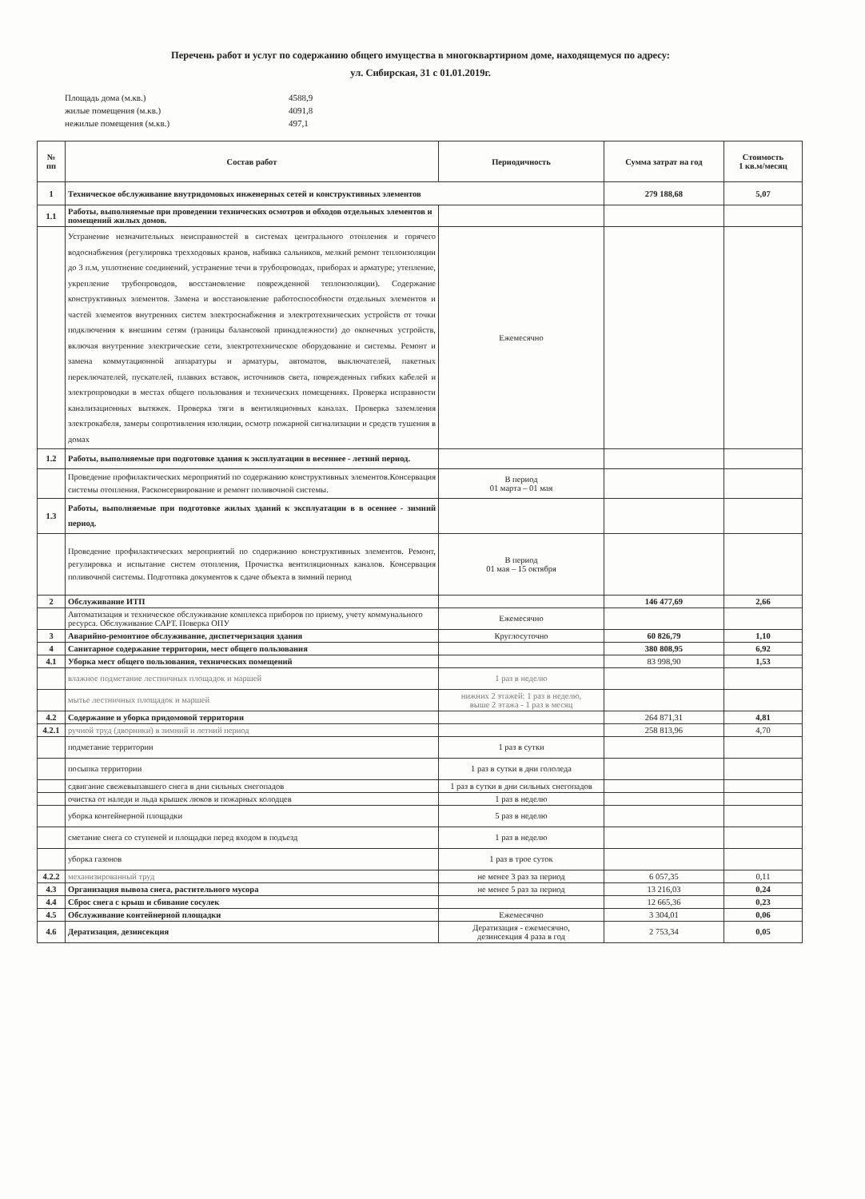Перечень работ и услуг по содержанию общего имущества в многоквартирном доме, находящемуся по адресу:
ул. Сибирская, 31 с 01.01.2019г.
Площадь дома (м.кв.) 4588,9
жилые помещения (м.кв.) 4091,8
нежилые помещения (м.кв.) 497,1
| № пп | Состав работ | Периодичность | Сумма затрат на год | Стоимость 1 кв.м/месяц |
| --- | --- | --- | --- | --- |
| 1 | Техническое обслуживание внутридомовых инженерных сетей и конструктивных элементов | | 279 188,68 | 5,07 |
| 1.1 | Работы, выполняемые при проведении технических осмотров и обходов отдельных элементов и помещений жилых домов. | | | |
| | Устранение незначительных неисправностей в системах центрального отопления и горячего водоснабжения (регулировка трехходовых кранов, набивка сальников, мелкий ремонт теплоизоляции до 3 п.м, уплотнение соединений, устранение течи в трубопроводах, приборах и арматуре; утепление, укрепление трубопроводов, восстановление поврежденной теплоизоляции). Содержание конструктивных элементов. Замена и восстановление работоспособности отдельных элементов и частей элементов внутренних систем электроснабжения и электротехнических устройств от точки подключения к внешним сетям (границы балансовой принадлежности) до оконечных устройств, включая внутренние электрические сети, электротехническое оборудование и системы. Ремонт и замена коммутационной аппаратуры и арматуры, автоматов, выключателей, пакетных переключателей, пускателей, плавких вставок, источников света, поврежденных гибких кабелей и электропроводки в местах общего пользования и технических помещениях. Проверка исправности канализационных вытяжек. Проверка тяги в вентиляционных каналах. Проверка заземления электрокабеля, замеры сопротивления изоляции, осмотр пожарной сигнализации и средств тушения в домах | Ежемесячно | | |
| 1.2 | Работы, выполняемые при подготовке здания к эксплуатации в весеннее - летний период. | | | |
| | Проведение профилактических мероприятий по содержанию конструктивных элементов.Консервация системы отопления. Расконсервирование и ремонт поливочной системы. | В период 01 марта – 01 мая | | |
| 1.3 | Работы, выполняемые при подготовке жилых зданий к эксплуатации в в осеннее - зимний период. | | | |
| | Проведение профилактических мероприятий по содержанию конструктивных элементов. Ремонт, регулировка и испытание систем отопления, Прочистка вентиляционных каналов. Консервация поливочной системы. Подготовка документов к сдаче объекта в зимний период | В период 01 мая – 15 октября | | |
| 2 | Обслуживание ИТП | | 146 477,69 | 2,66 |
| | Автоматизация и техническое обслуживание комплекса приборов по приему, учету коммунального ресурса. Обслуживание САРТ. Поверка ОПУ | Ежемесячно | | |
| 3 | Аварийно-ремонтное обслуживание, диспетчеризация здания | Круглосуточно | 60 826,79 | 1,10 |
| 4 | Санитарное содержание территории, мест общего пользования | | 380 808,95 | 6,92 |
| 4.1 | Уборка мест общего пользования, технических помещений | | 83 998,90 | 1,53 |
| | влажное подметание лестничных площадок и маршей | 1 раз в неделю | | |
| | мытье лестничных площадок и маршей | нижних 2 этажей: 1 раз в неделю, выше 2 этажа - 1 раз в месяц | | |
| 4.2 | Содержание и уборка придомовой территории | | 264 871,31 | 4,81 |
| 4.2.1 | ручной труд (дворники) в зимний и летний период | | 258 813,96 | 4,70 |
| | подметание территории | 1 раз в сутки | | |
| | посыпка территории | 1 раз в сутки в дни гололеда | | |
| | сдвигание свежевыпавшего снега в дни сильных снегопадов | 1 раз в сутки в дни сильных снегопадов | | |
| | очистка от наледи и льда крышек люков и пожарных колодцев | 1 раз в неделю | | |
| | уборка контейнерной площадки | 5 раз в неделю | | |
| | сметание снега со ступеней и площадки перед входом в подъезд | 1 раз в неделю | | |
| | уборка газонов | 1 раз в трое суток | | |
| 4.2.2 | механизированный труд | не менее 3 раз за период | 6 057,35 | 0,11 |
| 4.3 | Организация вывоза снега, растительного мусора | не менее 5 раз за период | 13 216,03 | 0,24 |
| 4.4 | Сброс снега с крыш и сбивание сосулек | | 12 665,36 | 0,23 |
| 4.5 | Обслуживание контейнерной площадки | Ежемесячно | 3 304,01 | 0,06 |
| 4.6 | Дератизация, дезинсекция | Дератизация - ежемесячно, дезинсекция 4 раза в год | 2 753,34 | 0,05 |